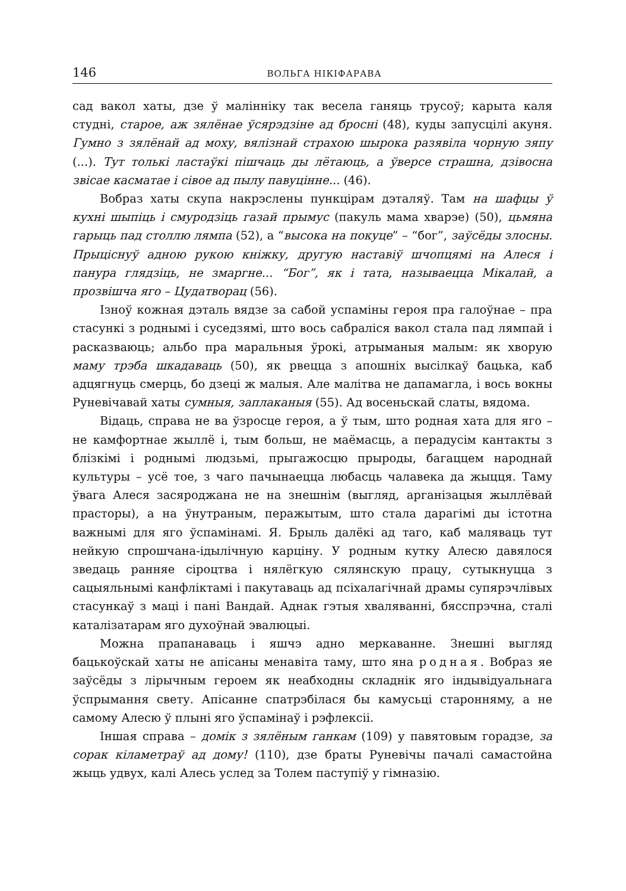146 ВОЛЬГА НІКІФАРАВА
сад вакол хаты, дзе ў малінніку так весела ганяць трусоў; карыта каля студні, старое, аж зялёнае ўсярэдзіне ад бросні (48), куды запусцілі акуня. Гумно з зялёнай ад моху, вялізнай страхою шырока разявіла чорную зяпу (...). Тут толькі ластаўкі пішчаць ды лётаюць, а ўверсе страшна, дзівосна звісае касматае і сівое ад пылу павуцінне... (46).
Вобраз хаты скупа накрэслены пункцірам дэталяў. Там на шафцы ў кухні шыпіць і смуродзіць газай прымус (пакуль мама хварэе) (50), цьмяна гарыць пад столлю лямпа (52), а “высока на покуце” – “бог”, заўсёды злосны. Прыціснуў адною рукою кніжку, другую наставіў шчопцямі на Алеся і панура глядзіць, не змаргне... “Бог”, як і тата, называецца Мікалай, а прозвішча яго – Цудатворац (56).
Ізноў кожная дэталь вядзе за сабой успаміны героя пра галоўнае – пра стасункі з роднымі і суседзямі, што вось сабраліся вакол стала пад лямпай і расказваюць; альбо пра маральныя ўрокі, атрыманыя малым: як хворую маму трэба шкадаваць (50), як рвецца з апошніх высілкаў бацька, каб адцягнуць смерць, бо дзеці ж малыя. Але малітва не дапамагла, і вось вокны Руневічавай хаты сумныя, заплаканыя (55). Ад восеньскай слаты, вядома.
Відаць, справа не ва ўзросце героя, а ў тым, што родная хата для яго – не камфортнае жыллё і, тым больш, не маёмасць, а перадусім кантакты з блізкімі і роднымі людзьмі, прыгажосцю прыроды, багаццем народнай культуры – усё тое, з чаго пачынаецца любасць чалавека да жыцця. Таму ўвага Алеся засяроджана не на знешнім (выгляд, арганізацыя жыллёвай прасторы), а на ўнутраным, перажытым, што стала дарагімі ды істотна важнымі для яго ўспамінамі. Я. Брыль далёкі ад таго, каб маляваць тут нейкую спрошчана-ідылічную карціну. У родным кутку Алесю давялося зведаць ранняе сіроцтва і нялёгкую сялянскую працу, сутыкнуцца з сацыяльнымі канфліктамі і пакутаваць ад псіхалагічнай драмы супярэчлівых стасункаў з маці і пані Вандай. Аднак гэтыя хваляванні, бясспрэчна, сталі каталізатарам яго духоўнай эвалюцыі.
Можна прапанаваць і яшчэ адно меркаванне. Знешні выгляд бацькоўскай хаты не апісаны менавіта таму, што яна родная. Вобраз яе заўсёды з лірычным героем як неабходны складнік яго індывідуальнага ўспрымання свету. Апісанне спатрэбілася бы камусьці староннямy, а не самому Алесю ў плыні яго ўспамінаў і рэфлексіі.
Іншая справа – домік з зялёным ганкам (109) у павятовым горадзе, за сорак кіламетраў ад дому! (110), дзе браты Руневічы пачалі самастойна жыць удвух, калі Алесь услед за Толем паступіў у гімназію.